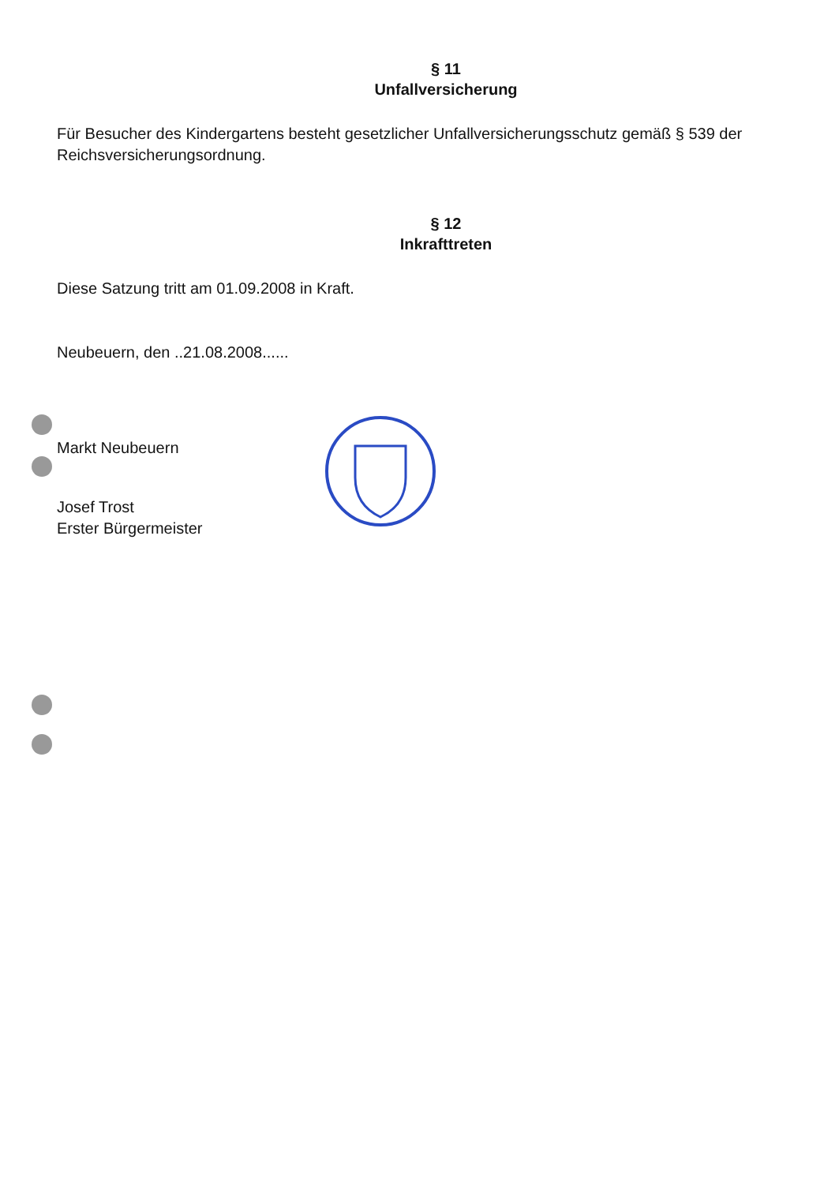§ 11
Unfallversicherung
Für Besucher des Kindergartens besteht gesetzlicher Unfallversicherungsschutz gemäß § 539 der Reichsversicherungsordnung.
§ 12
Inkrafttreten
Diese Satzung tritt am 01.09.2008 in Kraft.
Neubeuern, den ..21.08.2008......
Markt Neubeuern
Josef Trost
Erster Bürgermeister